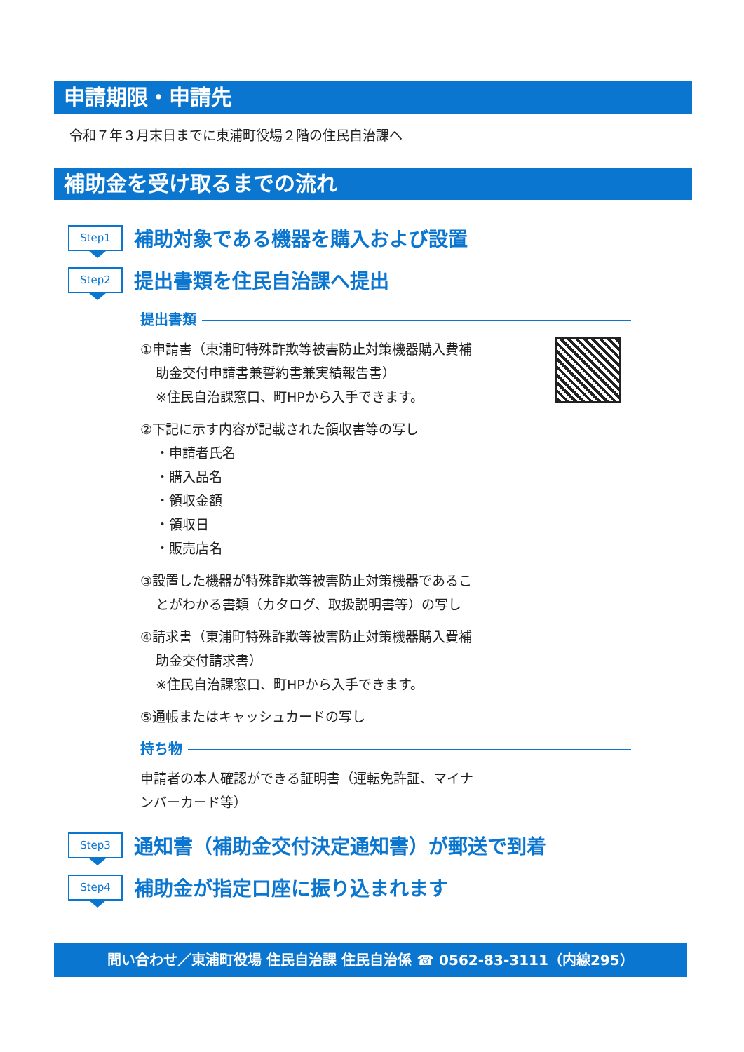申請期限・申請先
令和７年３月末日までに東浦町役場２階の住民自治課へ
補助金を受け取るまでの流れ
Step1
補助対象である機器を購入および設置
Step2
提出書類を住民自治課へ提出
提出書類
①申請書（東浦町特殊詐欺等被害防止対策機器購入費補
助金交付申請書兼誓約書兼実績報告書）
※住民自治課窓口、町HPから入手できます。
②下記に示す内容が記載された領収書等の写し
・申請者氏名
・購入品名
・領収金額
・領収日
・販売店名
③設置した機器が特殊詐欺等被害防止対策機器であるこ
とがわかる書類（カタログ、取扱説明書等）の写し
④請求書（東浦町特殊詐欺等被害防止対策機器購入費補
助金交付請求書）
※住民自治課窓口、町HPから入手できます。
⑤通帳またはキャッシュカードの写し
持ち物
申請者の本人確認ができる証明書（運転免許証、マイナ
ンバーカード等）
Step3
通知書（補助金交付決定通知書）が郵送で到着
Step4
補助金が指定口座に振り込まれます
問い合わせ／東浦町役場 住民自治課 住民自治係 ☎ 0562-83-3111（内線295）